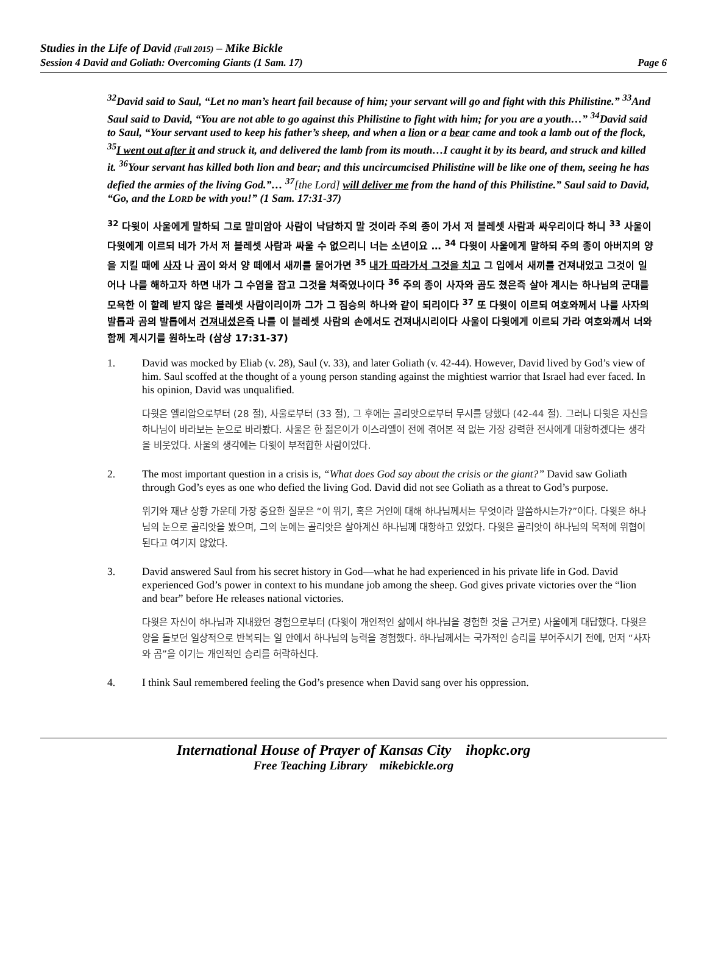Studies in the Life of David (Fall 2015) – Mike Bickle
Session 4 David and Goliath: Overcoming Giants (1 Sam. 17) Page 6
<sup>32</sup> David said to Saul, “Let no man’s heart fail because of him; your servant will go and fight with this Philistine.” <sup>33</sup>And Saul said to David, “You are not able to go against this Philistine to fight with him; for you are a youth…” <sup>34</sup>David said to Saul, “Your servant used to keep his father’s sheep, and when a lion or a bear came and took a lamb out of the flock, <sup>35</sup>I went out after it and struck it, and delivered the lamb from its mouth…I caught it by its beard, and struck and killed it. <sup>36</sup>Your servant has killed both lion and bear; and this uncircumcised Philistine will be like one of them, seeing he has defied the armies of the living God.”… <sup>37</sup>[the Lord] will deliver me from the hand of this Philistine.” Saul said to David, “Go, and the LORD be with you!” (1 Sam. 17:31-37)
<sup>32</sup> 다윗이 사울에게 말하되 그로 말미암아 사람이 낙담하지 말 것이라 주의 종이 가서 저 블레셋 사람과 싸우리이다 하니 <sup>33</sup> 사울이 다윗에게 이르되 네가 가서 저 블레셋 사람과 싸울 수 없으리니 너는 소년이요 … <sup>34</sup> 다윗이 사울에게 말하되 주의 종이 아버지의 양을 지킬 때에 사자 나 곰이 와서 양 떼에서 새끼를 물어가면 <sup>35</sup> 내가 따라가서 그것을 치고 그 입에서 새끼를 건져내었고 그것이 일어나 나를 해하고자 하면 내가 그 수염을 잡고 그것을 쳐죽였나이다 <sup>36</sup> 주의 종이 사자와 곰도 쳤은즉 살아 계시는 하나님의 군대를 모욕한 이 할례 받지 않은 블레셋 사람이리이까 그가 그 짐승의 하나와 같이 되리이다 <sup>37</sup> 또 다윗이 이르되 여호와께서 나를 사자의 발톱과 곰의 발톱에서 건져내셨은즉 나를 이 블레셋 사람의 손에서도 건져내시리이다 사울이 다윗에게 이르되 가라 여호와께서 너와 함께 계시기를 원하노라 (삼상 17:31-37)
1. David was mocked by Eliab (v. 28), Saul (v. 33), and later Goliath (v. 42-44). However, David lived by God’s view of him. Saul scoffed at the thought of a young person standing against the mightiest warrior that Israel had ever faced. In his opinion, David was unqualified.
다윗은 엘리압으로부터 (28 절), 사울로부터 (33 절), 그 후에는 골리앗으로부터 무시를 당했다 (42-44 절). 그러나 다윗은 자신을 하나님이 바라보는 눈으로 바라봤다. 사울은 한 젊은이가 이스라엘이 전에 겪어본 적 없는 가장 강력한 전사에게 대항하겠다는 생각을 비웃었다. 사울의 생각에는 다윗이 부적합한 사람이었다.
2. The most important question in a crisis is, “What does God say about the crisis or the giant?” David saw Goliath through God’s eyes as one who defied the living God. David did not see Goliath as a threat to God’s purpose.
위기와 재난 상황 가운데 가장 중요한 질문은 “이 위기, 혹은 거인에 대해 하나님께서는 무엇이라 말씀하시는가?”이다. 다윗은 하나님의 눈으로 골리앗을 봤으며, 그의 눈에는 골리앗은 살아계신 하나님께 대항하고 있었다. 다윗은 골리앗이 하나님의 목적에 위협이 된다고 여기지 않았다.
3. David answered Saul from his secret history in God—what he had experienced in his private life in God. David experienced God’s power in context to his mundane job among the sheep. God gives private victories over the “lion and bear” before He releases national victories.
다윗은 자신이 하나님과 지내왔던 경험으로부터 (다윗이 개인적인 삶에서 하나님을 경험한 것을 근거로) 사울에게 대답했다. 다윗은 양을 돌보던 일상적으로 반복되는 일 안에서 하나님의 능력을 경험했다. 하나님께서는 국가적인 승리를 부어주시기 전에, 먼저 “사자와 곰”을 이기는 개인적인 승리를 허락하신다.
4. I think Saul remembered feeling the God’s presence when David sang over his oppression.
International House of Prayer of Kansas City ihopkc.org
Free Teaching Library mikebickle.org